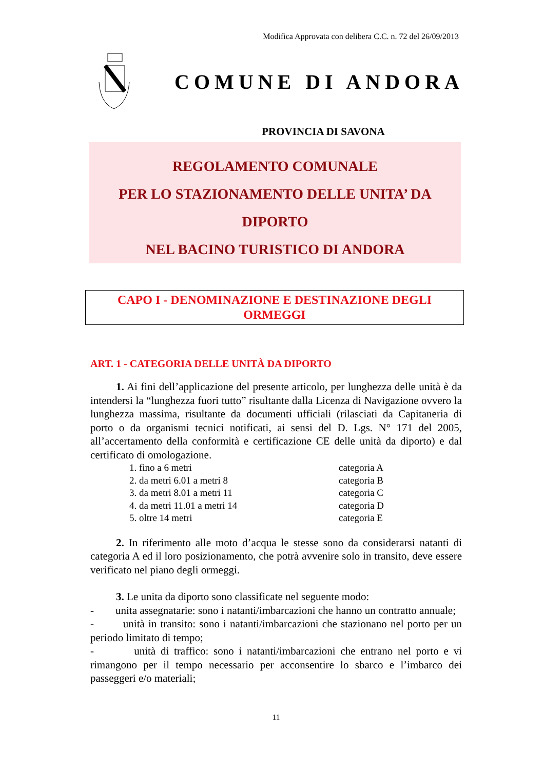Modifica Approvata con delibera C.C. n. 72 del 26/09/2013
COMUNE DI ANDORA
PROVINCIA DI SAVONA
REGOLAMENTO COMUNALE
PER LO STAZIONAMENTO DELLE UNITA’ DA
DIPORTO
NEL BACINO TURISTICO DI ANDORA
CAPO I - DENOMINAZIONE E DESTINAZIONE DEGLI
ORMEGGI
ART. 1 - CATEGORIA DELLE UNITÀ DA DIPORTO
1. Ai fini dell’applicazione del presente articolo, per lunghezza delle unità è da intendersi la “lunghezza fuori tutto” risultante dalla Licenza di Navigazione ovvero la lunghezza massima, risultante da documenti ufficiali (rilasciati da Capitaneria di porto o da organismi tecnici notificati, ai sensi del D. Lgs. N° 171 del 2005, all’accertamento della conformità e certificazione CE delle unità da diporto) e dal certificato di omologazione.
| 1. fino a 6 metri | categoria A |
| 2. da metri 6.01 a metri 8 | categoria B |
| 3. da metri 8.01 a metri 11 | categoria C |
| 4. da metri 11.01 a metri 14 | categoria D |
| 5. oltre 14 metri | categoria E |
2. In riferimento alle moto d’acqua le stesse sono da considerarsi natanti di categoria A ed il loro posizionamento, che potrà avvenire solo in transito, deve essere verificato nel piano degli ormeggi.
3. Le unita da diporto sono classificate nel seguente modo:
- unita assegnatarie: sono i natanti/imbarcazioni che hanno un contratto annuale;
- unità in transito: sono i natanti/imbarcazioni che stazionano nel porto per un periodo limitato di tempo;
- unità di traffico: sono i natanti/imbarcazioni che entrano nel porto e vi rimangono per il tempo necessario per acconsentire lo sbarco e l’imbarco dei passeggeri e/o materiali;
11